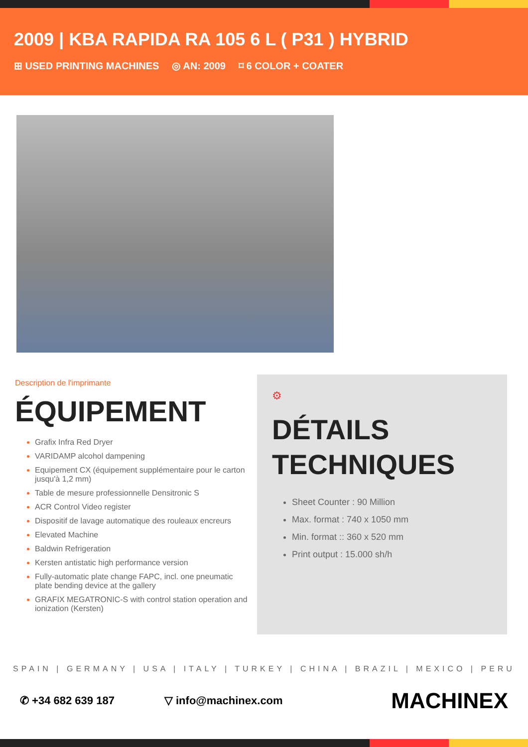2009 | KBA RAPIDA RA 105 6 L ( P31 ) HYBRID
⊞ USED PRINTING MACHINES ◎ AN: 2009 ⌑ 6 COLOR + COATER
Description de l'imprimante
ÉQUIPEMENT
Grafix Infra Red Dryer
VARIDAMP alcohol dampening
Equipement CX (équipement supplémentaire pour le carton jusqu'à 1,2 mm)
Table de mesure professionnelle Densitronic S
ACR Control Video register
Dispositif de lavage automatique des rouleaux encreurs
Elevated Machine
Baldwin Refrigeration
Kersten antistatic high performance version
Fully-automatic plate change FAPC, incl. one pneumatic plate bending device at the gallery
GRAFIX MEGATRONIC-S with control station operation and ionization (Kersten)
⚙
DÉTAILS TECHNIQUES
Sheet Counter : 90 Million
Max. format : 740 x 1050 mm
Min. format :: 360 x 520 mm
Print output : 15.000 sh/h
SPAIN | GERMANY | USA | ITALY | TURKEY | CHINA | BRAZIL | MEXICO | PERU
✆ +34 682 639 187 ▽ info@machinex.com MACHINEX